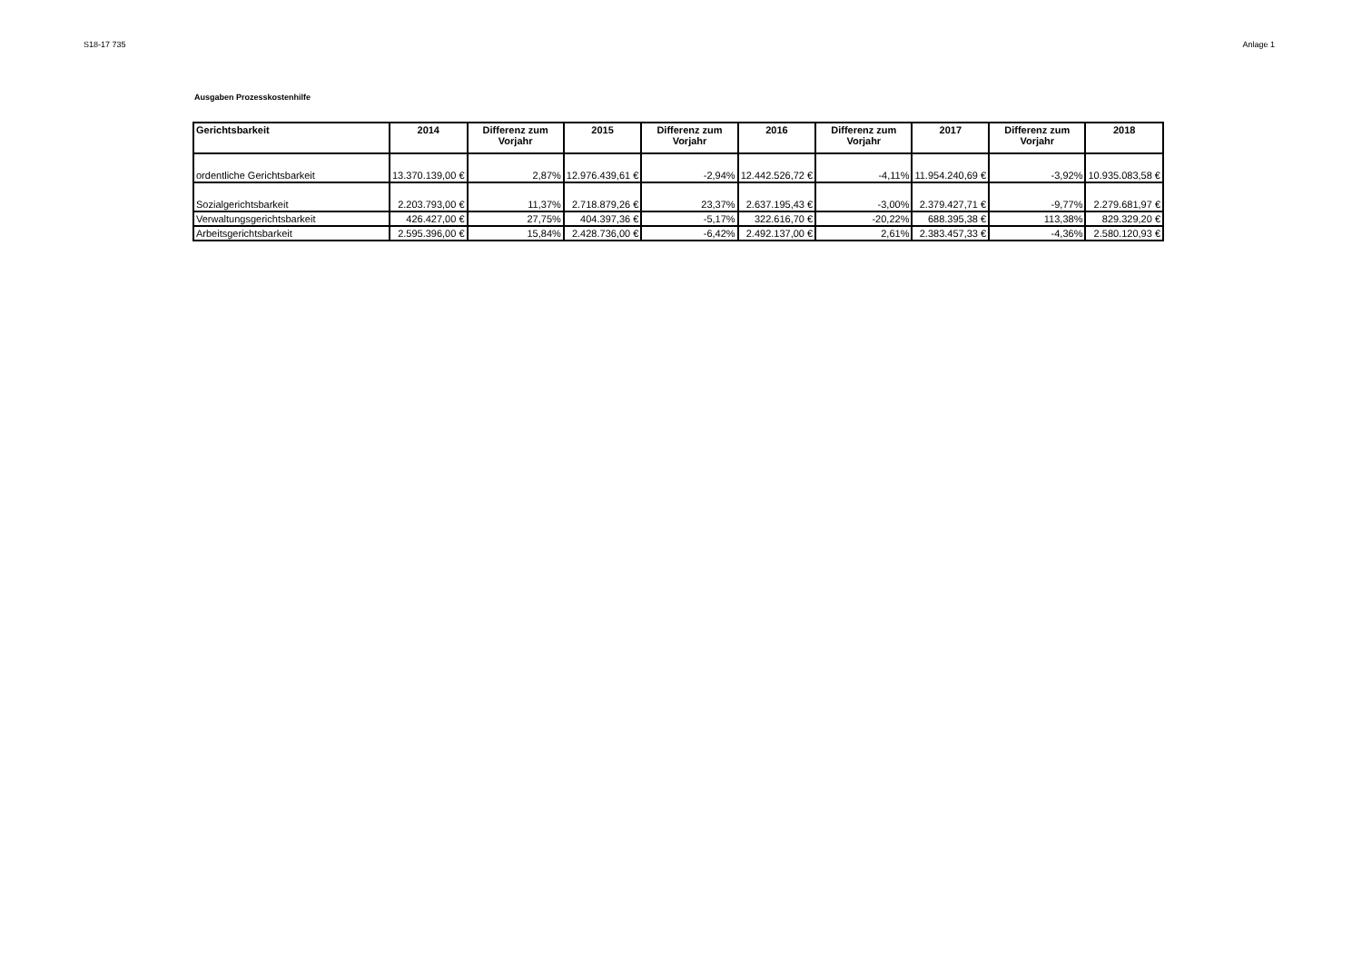S18-17 735 Anlage 1
Ausgaben Prozesskostenhilfe
| Gerichtsbarkeit | 2014 | Differenz zum Vorjahr | 2015 | Differenz zum Vorjahr | 2016 | Differenz zum Vorjahr | 2017 | Differenz zum Vorjahr | 2018 |
| --- | --- | --- | --- | --- | --- | --- | --- | --- | --- |
| ordentliche Gerichtsbarkeit | 13.370.139,00 € | 2,87% | 12.976.439,61 € | -2,94% | 12.442.526,72 € | -4,11% | 11.954.240,69 € | -3,92% | 10.935.083,58 € |
| Sozialgerichtsbarkeit | 2.203.793,00 € | 11,37% | 2.718.879,26 € | 23,37% | 2.637.195,43 € | -3,00% | 2.379.427,71 € | -9,77% | 2.279.681,97 € |
| Verwaltungsgerichtsbarkeit | 426.427,00 € | 27,75% | 404.397,36 € | -5,17% | 322.616,70 € | -20,22% | 688.395,38 € | 113,38% | 829.329,20 € |
| Arbeitsgerichtsbarkeit | 2.595.396,00 € | 15,84% | 2.428.736,00 € | -6,42% | 2.492.137,00 € | 2,61% | 2.383.457,33 € | -4,36% | 2.580.120,93 € |